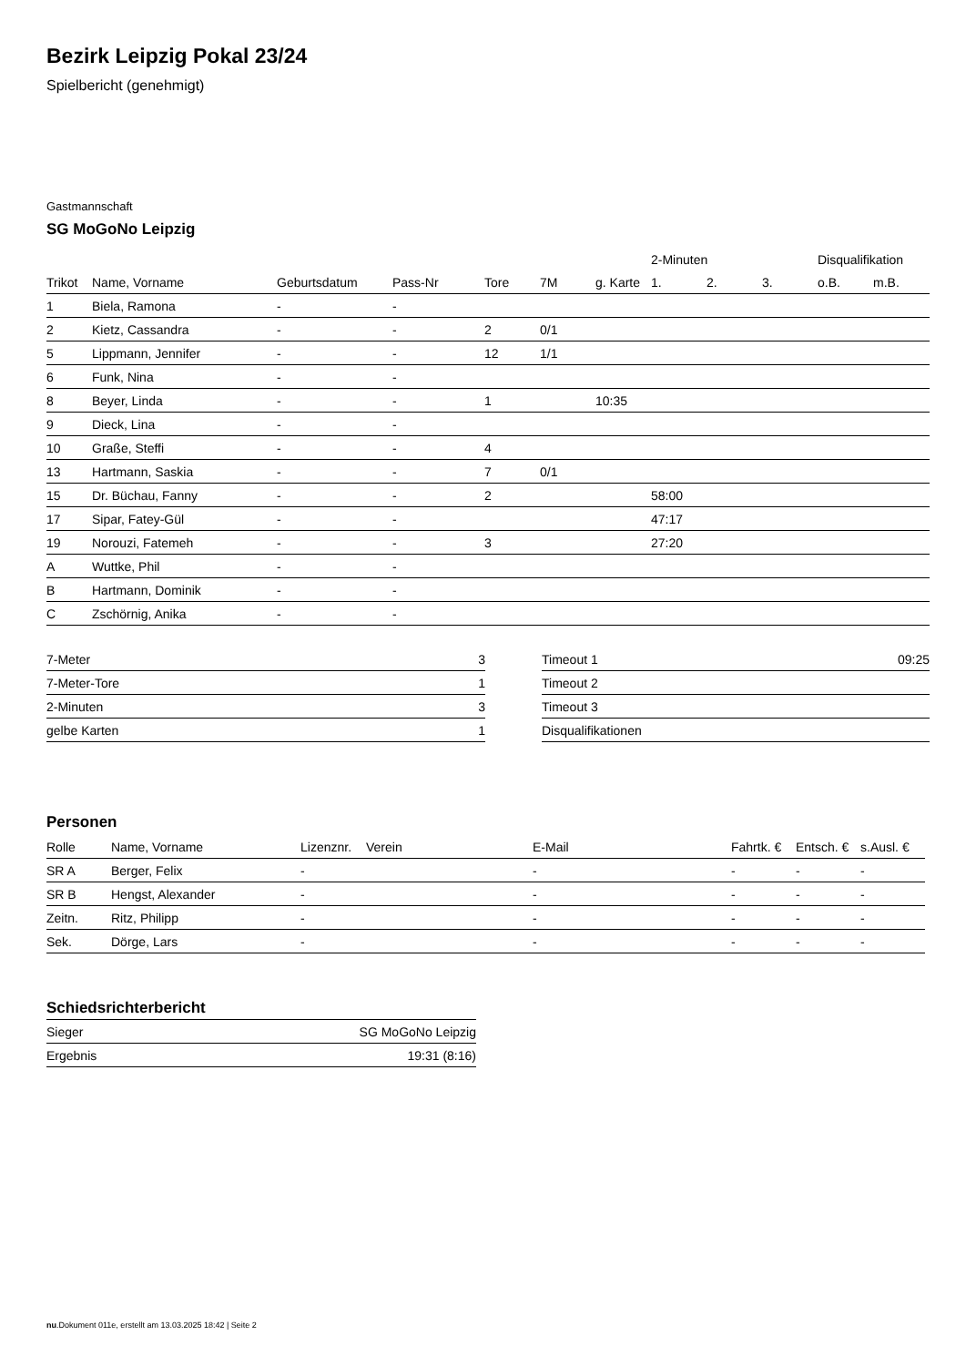Bezirk Leipzig Pokal 23/24
Spielbericht (genehmigt)
Gastmannschaft
SG MoGoNo Leipzig
| | | | | | | | 2-Minuten | | | Disqualifikation | |
| --- | --- | --- | --- | --- | --- | --- | --- | --- | --- | --- | --- |
| Trikot | Name, Vorname | Geburtsdatum | Pass-Nr | Tore | 7M | g. Karte | 1. | 2. | 3. | o.B. | m.B. |
| 1 | Biela, Ramona | - | - | | | | | | | | |
| 2 | Kietz, Cassandra | - | - | 2 | 0/1 | | | | | | |
| 5 | Lippmann, Jennifer | - | - | 12 | 1/1 | | | | | | |
| 6 | Funk, Nina | - | - | | | | | | | | |
| 8 | Beyer, Linda | - | - | 1 | | 10:35 | | | | | |
| 9 | Dieck, Lina | - | - | | | | | | | | |
| 10 | Graße, Steffi | - | - | 4 | | | | | | | |
| 13 | Hartmann, Saskia | - | - | 7 | 0/1 | | | | | | |
| 15 | Dr. Büchau, Fanny | - | - | 2 | | | 58:00 | | | | |
| 17 | Sipar, Fatey-Gül | - | - | | | | 47:17 | | | | |
| 19 | Norouzi, Fatemeh | - | - | 3 | | | 27:20 | | | | |
| A | Wuttke, Phil | - | - | | | | | | | | |
| B | Hartmann, Dominik | - | - | | | | | | | | |
| C | Zschörnig, Anika | - | - | | | | | | | | |
| 7-Meter | 3 |
| 7-Meter-Tore | 1 |
| 2-Minuten | 3 |
| gelbe Karten | 1 |
| Timeout 1 | 09:25 |
| Timeout 2 | |
| Timeout 3 | |
| Disqualifikationen | |
Personen
| Rolle | Name, Vorname | Lizenznr. | Verein | E-Mail | Fahrtk. € | Entsch. € | s.Ausl. € |
| --- | --- | --- | --- | --- | --- | --- | --- |
| SR A | Berger, Felix | - | | - | - | - | - |
| SR B | Hengst, Alexander | - | | - | - | - | - |
| Zeitn. | Ritz, Philipp | - | | - | - | - | - |
| Sek. | Dörge, Lars | - | | - | - | - | - |
Schiedsrichterbericht
| Sieger | SG MoGoNo Leipzig |
| Ergebnis | 19:31 (8:16) |
nu.Dokument 011e, erstellt am 13.03.2025 18:42 | Seite 2